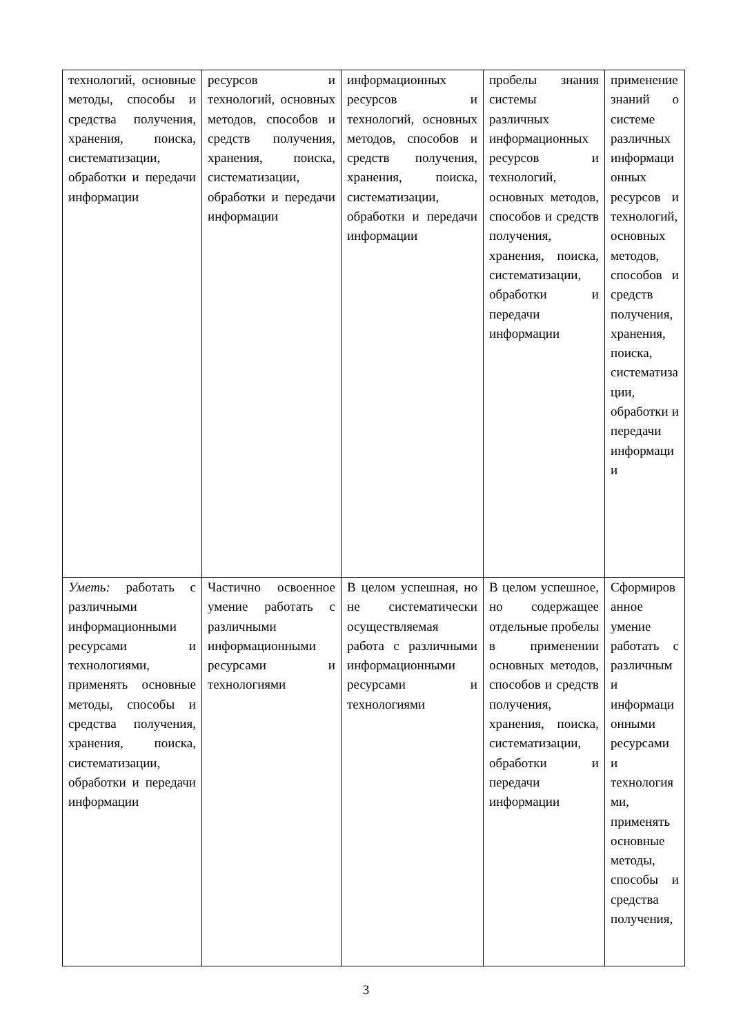| технологий, основные методы, способы и средства получения, хранения, поиска, систематизации, обработки и передачи информации | ресурсов и технологий, основных методов, способов и средств получения, хранения, поиска, систематизации, обработки и передачи информации | информационных ресурсов и технологий, основных методов, способов и средств получения, хранения, поиска, систематизации, обработки и передачи информации | пробелы знания системы различных информационных ресурсов и технологий, основных методов, способов и средств получения, хранения, поиска, систематизации, обработки и передачи информации | применение знаний о системе различных информационных ресурсов и технологий, основных методов, способов и средств получения, хранения, поиска, систематизации, обработки и передачи информации |
| Уметь: работать с различными информационными ресурсами и технологиями, применять основные методы, способы и средства получения, хранения, поиска, систематизации, обработки и передачи информации | Частично освоенное умение работать с различными информационными ресурсами и технологиями | В целом успешная, но не систематически осуществляемая работа с различными информационными ресурсами и технологиями | В целом успешное, но содержащее отдельные пробелы в применении основных методов, способов и средств получения, хранения, поиска, систематизации, обработки и передачи информации | Сформированное умение работать с различными информационными ресурсами и технологиями, применять основные методы, способы и средства получения, |
3